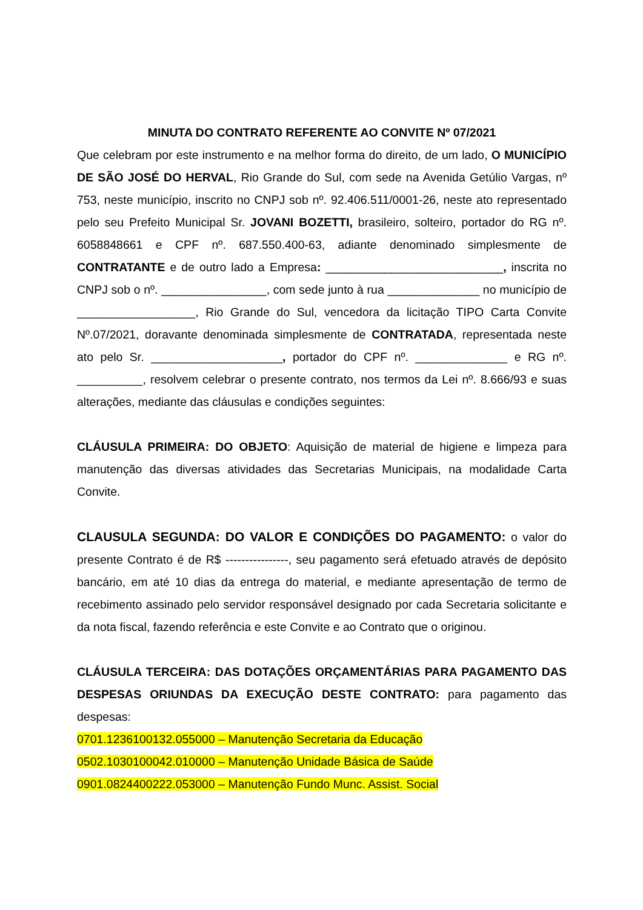MINUTA DO CONTRATO REFERENTE AO CONVITE Nº 07/2021
Que celebram por este instrumento e na melhor forma do direito, de um lado, O MUNICÍPIO DE SÃO JOSÉ DO HERVAL, Rio Grande do Sul, com sede na Avenida Getúlio Vargas, nº 753, neste município, inscrito no CNPJ sob nº. 92.406.511/0001-26, neste ato representado pelo seu Prefeito Municipal Sr. JOVANI BOZETTI, brasileiro, solteiro, portador do RG nº. 6058848661 e CPF nº. 687.550.400-63, adiante denominado simplesmente de CONTRATANTE e de outro lado a Empresa: ___________________________, inscrita no CNPJ sob o nº. ________________, com sede junto à rua ______________ no município de __________________, Rio Grande do Sul, vencedora da licitação TIPO Carta Convite Nº.07/2021, doravante denominada simplesmente de CONTRATADA, representada neste ato pelo Sr. ____________________, portador do CPF nº. ______________ e RG nº. __________, resolvem celebrar o presente contrato, nos termos da Lei nº. 8.666/93 e suas alterações, mediante das cláusulas e condições seguintes:
CLÁUSULA PRIMEIRA: DO OBJETO: Aquisição de material de higiene e limpeza para manutenção das diversas atividades das Secretarias Municipais, na modalidade Carta Convite.
CLAUSULA SEGUNDA: DO VALOR E CONDIÇÕES DO PAGAMENTO: o valor do presente Contrato é de R$ ----------------, seu pagamento será efetuado através de depósito bancário, em até 10 dias da entrega do material, e mediante apresentação de termo de recebimento assinado pelo servidor responsável designado por cada Secretaria solicitante e da nota fiscal, fazendo referência e este Convite e ao Contrato que o originou.
CLÁUSULA TERCEIRA: DAS DOTAÇÕES ORÇAMENTÁRIAS PARA PAGAMENTO DAS DESPESAS ORIUNDAS DA EXECUÇÃO DESTE CONTRATO: para pagamento das despesas:
0701.1236100132.055000 – Manutenção Secretaria da Educação
0502.1030100042.010000 – Manutenção Unidade Básica de Saúde
0901.0824400222.053000 – Manutenção Fundo Munc. Assist. Social